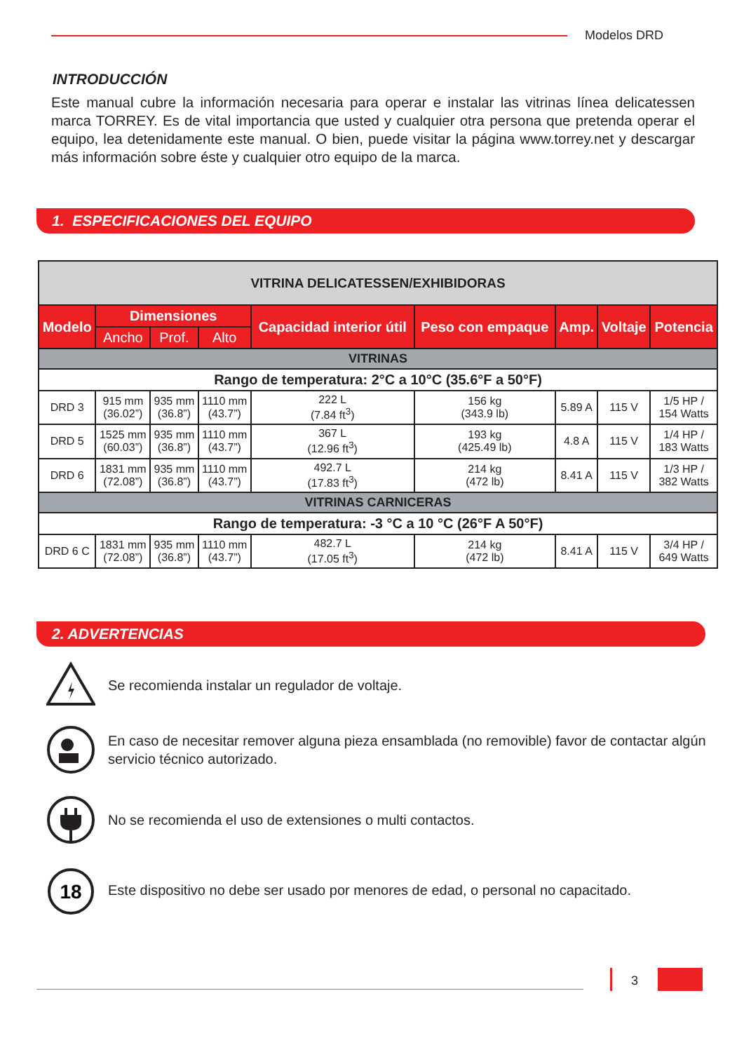Modelos DRD
INTRODUCCIÓN
Este manual cubre la información necesaria para operar e instalar las vitrinas línea delicatessen marca TORREY. Es de vital importancia que usted y cualquier otra persona que pretenda operar el equipo, lea detenidamente este manual. O bien, puede visitar la página www.torrey.net y descargar más información sobre éste y cualquier otro equipo de la marca.
1. ESPECIFICACIONES DEL EQUIPO
| VITRINA DELICATESSEN/EXHIBIDORAS | | | | | | | | |
| --- | --- | --- | --- | --- | --- | --- | --- | --- |
| Modelo | Dimensiones | | | Capacidad interior útil | Peso con empaque | Amp. | Voltaje | Potencia |
| | Ancho | Prof. | Alto | | | | | |
| VITRINAS | | | | | | | | |
| Rango de temperatura: 2°C a 10°C (35.6°F a 50°F) | | | | | | | | |
| DRD 3 | 915 mm (36.02”) | 935 mm (36.8”) | 1110 mm (43.7”) | 222 L (7.84 ft<sup>3</sup>) | 156 kg (343.9 lb) | 5.89 A | 115 V | 1/5 HP / 154 Watts |
| DRD 5 | 1525 mm (60.03”) | 935 mm (36.8”) | 1110 mm (43.7”) | 367 L (12.96 ft<sup>3</sup>) | 193 kg (425.49 lb) | 4.8 A | 115 V | 1/4 HP / 183 Watts |
| DRD 6 | 1831 mm (72.08”) | 935 mm (36.8”) | 1110 mm (43.7”) | 492.7 L (17.83 ft<sup>3</sup>) | 214 kg (472 lb) | 8.41 A | 115 V | 1/3 HP / 382 Watts |
| VITRINAS CARNICERAS | | | | | | | | |
| Rango de temperatura: -3 °C a 10 °C (26°F A 50°F) | | | | | | | | |
| DRD 6 C | 1831 mm (72.08”) | 935 mm (36.8”) | 1110 mm (43.7”) | 482.7 L (17.05 ft<sup>3</sup>) | 214 kg (472 lb) | 8.41 A | 115 V | 3/4 HP / 649 Watts |
2. ADVERTENCIAS
Se recomienda instalar un regulador de voltaje.
En caso de necesitar remover alguna pieza ensamblada (no removible) favor de contactar algún servicio técnico autorizado.
No se recomienda el uso de extensiones o multi contactos.
18
Este dispositivo no debe ser usado por menores de edad, o personal no capacitado.
3